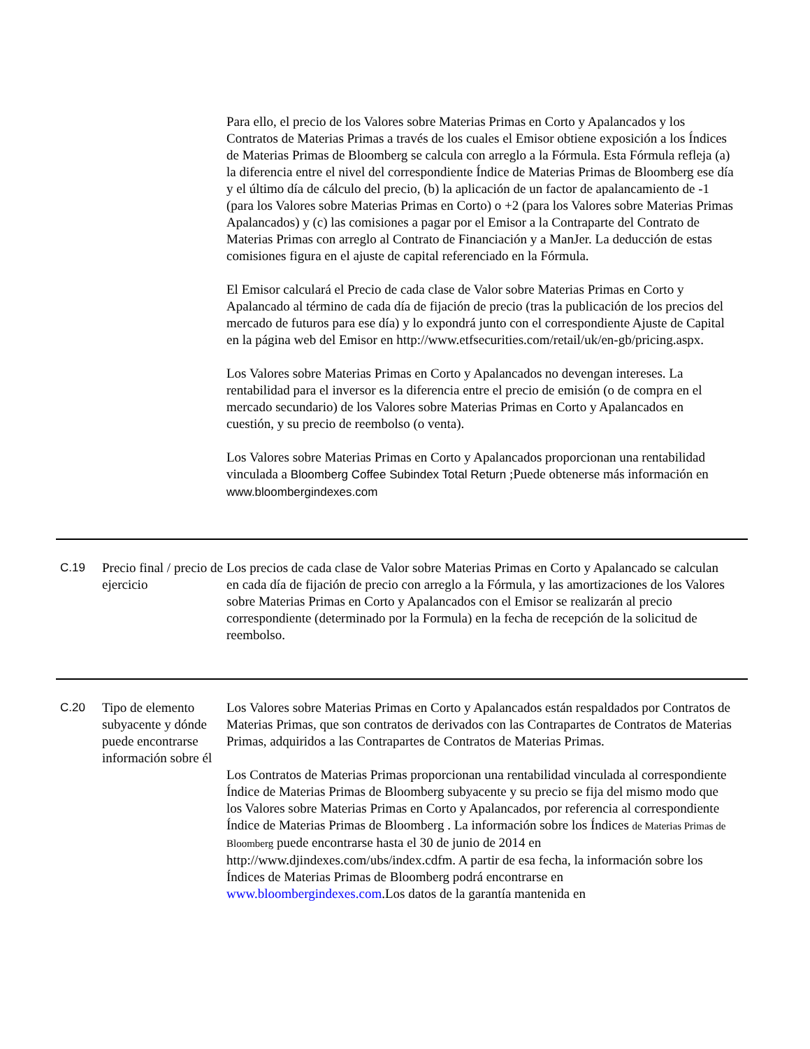| | | Para ello, el precio de los Valores sobre Materias Primas en Corto y Apalancados y los Contratos de Materias Primas a través de los cuales el Emisor obtiene exposición a los Índices de Materias Primas de Bloomberg se calcula con arreglo a la Fórmula. Esta Fórmula refleja (a) la diferencia entre el nivel del correspondiente Índice de Materias Primas de Bloomberg ese día y el último día de cálculo del precio, (b) la aplicación de un factor de apalancamiento de -1 (para los Valores sobre Materias Primas en Corto) o +2 (para los Valores sobre Materias Primas Apalancados) y (c) las comisiones a pagar por el Emisor a la Contraparte del Contrato de Materias Primas con arreglo al Contrato de Financiación y a ManJer. La deducción de estas comisiones figura en el ajuste de capital referenciado en la Fórmula. El Emisor calculará el Precio de cada clase de Valor sobre Materias Primas en Corto y Apalancado al término de cada día de fijación de precio (tras la publicación de los precios del mercado de futuros para ese día) y lo expondrá junto con el correspondiente Ajuste de Capital en la página web del Emisor en http://www.etfsecurities.com/retail/uk/en-gb/pricing.aspx. Los Valores sobre Materias Primas en Corto y Apalancados no devengan intereses. La rentabilidad para el inversor es la diferencia entre el precio de emisión (o de compra en el mercado secundario) de los Valores sobre Materias Primas en Corto y Apalancados en cuestión, y su precio de reembolso (o venta). Los Valores sobre Materias Primas en Corto y Apalancados proporcionan una rentabilidad vinculada a Bloomberg Coffee Subindex Total Return ;Puede obtenerse más información en www.bloombergindexes.com |
| C.19 | Precio final / precio de ejercicio | Los precios de cada clase de Valor sobre Materias Primas en Corto y Apalancado se calculan en cada día de fijación de precio con arreglo a la Fórmula, y las amortizaciones de los Valores sobre Materias Primas en Corto y Apalancados con el Emisor se realizarán al precio correspondiente (determinado por la Formula) en la fecha de recepción de la solicitud de reembolso. |
| C.20 | Tipo de elemento subyacente y dónde puede encontrarse información sobre él | Los Valores sobre Materias Primas en Corto y Apalancados están respaldados por Contratos de Materias Primas, que son contratos de derivados con las Contrapartes de Contratos de Materias Primas, adquiridos a las Contrapartes de Contratos de Materias Primas. Los Contratos de Materias Primas proporcionan una rentabilidad vinculada al correspondiente Índice de Materias Primas de Bloomberg subyacente y su precio se fija del mismo modo que los Valores sobre Materias Primas en Corto y Apalancados, por referencia al correspondiente Índice de Materias Primas de Bloomberg . La información sobre los Índices de Materias Primas de Bloomberg puede encontrarse hasta el 30 de junio de 2014 en http://www.djindexes.com/ubs/index.cdfm. A partir de esa fecha, la información sobre los Índices de Materias Primas de Bloomberg podrá encontrarse en www.bloombergindexes.com .Los datos de la garantía mantenida en |